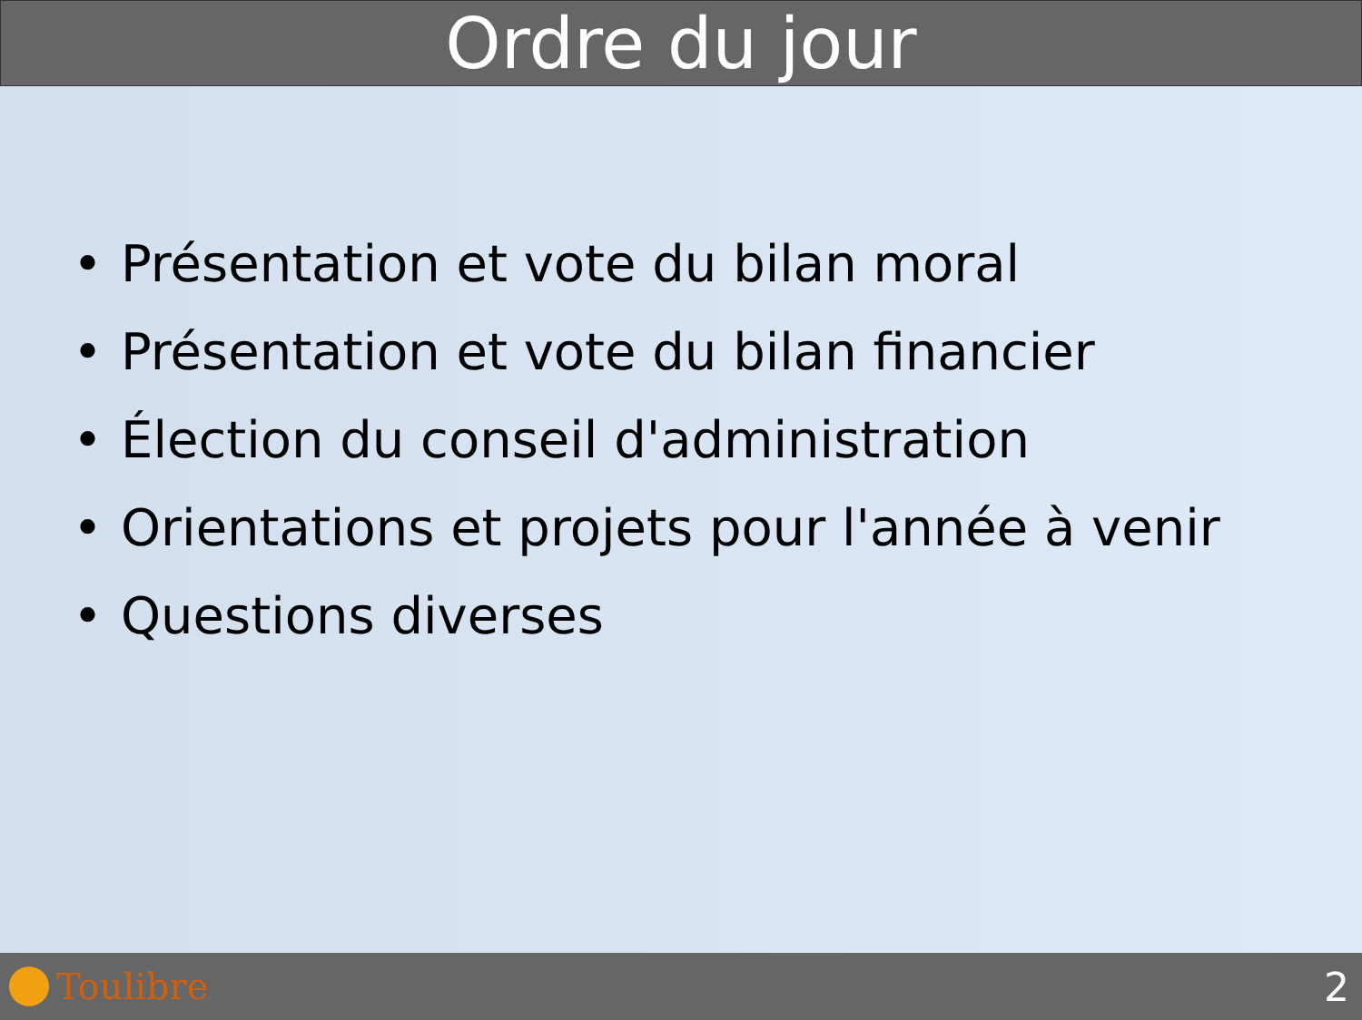Ordre du jour
• Présentation et vote du bilan moral
• Présentation et vote du bilan financier
• Élection du conseil d'administration
• Orientations et projets pour l'année à venir
• Questions diverses
Toulibre 2